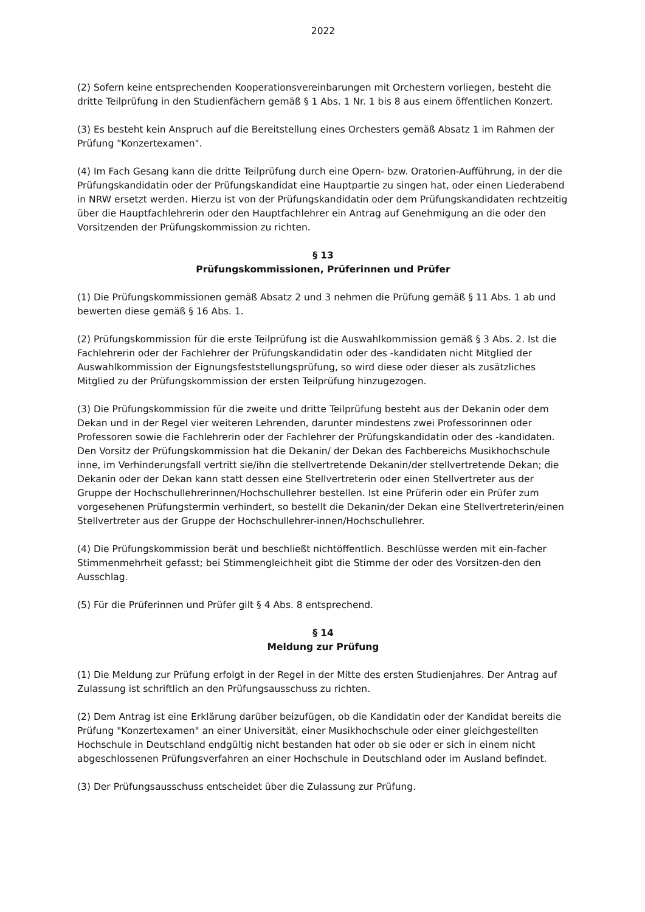2022
(2) Sofern keine entsprechenden Kooperationsvereinbarungen mit Orchestern vorliegen, besteht die dritte Teilprüfung in den Studienfächern gemäß § 1 Abs. 1 Nr. 1 bis 8 aus einem öffentlichen Konzert.
(3) Es besteht kein Anspruch auf die Bereitstellung eines Orchesters gemäß Absatz 1 im Rahmen der Prüfung "Konzertexamen".
(4) Im Fach Gesang kann die dritte Teilprüfung durch eine Opern- bzw. Oratorien-Aufführung, in der die Prüfungskandidatin oder der Prüfungskandidat eine Hauptpartie zu singen hat, oder einen Liederabend in NRW ersetzt werden. Hierzu ist von der Prüfungskandidatin oder dem Prüfungskandidaten rechtzeitig über die Hauptfachlehrerin oder den Hauptfachlehrer ein Antrag auf Genehmigung an die oder den Vorsitzenden der Prüfungskommission zu richten.
§ 13
Prüfungskommissionen, Prüferinnen und Prüfer
(1) Die Prüfungskommissionen gemäß Absatz 2 und 3 nehmen die Prüfung gemäß § 11 Abs. 1 ab und bewerten diese gemäß § 16 Abs. 1.
(2) Prüfungskommission für die erste Teilprüfung ist die Auswahlkommission gemäß § 3 Abs. 2. Ist die Fachlehrerin oder der Fachlehrer der Prüfungskandidatin oder des -kandidaten nicht Mitglied der Auswahlkommission der Eignungsfeststellungsprüfung, so wird diese oder dieser als zusätzliches Mitglied zu der Prüfungskommission der ersten Teilprüfung hinzugezogen.
(3) Die Prüfungskommission für die zweite und dritte Teilprüfung besteht aus der Dekanin oder dem Dekan und in der Regel vier weiteren Lehrenden, darunter mindestens zwei Professorinnen oder Professoren sowie die Fachlehrerin oder der Fachlehrer der Prüfungskandidatin oder des -kandidaten. Den Vorsitz der Prüfungskommission hat die Dekanin/ der Dekan des Fachbereichs Musikhochschule inne, im Verhinderungsfall vertritt sie/ihn die stellvertretende Dekanin/der stellvertretende Dekan; die Dekanin oder der Dekan kann statt dessen eine Stellvertreterin oder einen Stellvertreter aus der Gruppe der Hochschullehrerinnen/Hochschullehrer bestellen. Ist eine Prüferin oder ein Prüfer zum vorgesehenen Prüfungstermin verhindert, so bestellt die Dekanin/der Dekan eine Stellvertreterin/einen Stellvertreter aus der Gruppe der Hochschullehrer-innen/Hochschullehrer.
(4) Die Prüfungskommission berät und beschließt nichtöffentlich. Beschlüsse werden mit ein-facher Stimmenmehrheit gefasst; bei Stimmengleichheit gibt die Stimme der oder des Vorsitzen-den den Ausschlag.
(5) Für die Prüferinnen und Prüfer gilt § 4 Abs. 8 entsprechend.
§ 14
Meldung zur Prüfung
(1) Die Meldung zur Prüfung erfolgt in der Regel in der Mitte des ersten Studienjahres. Der Antrag auf Zulassung ist schriftlich an den Prüfungsausschuss zu richten.
(2) Dem Antrag ist eine Erklärung darüber beizufügen, ob die Kandidatin oder der Kandidat bereits die Prüfung "Konzertexamen" an einer Universität, einer Musikhochschule oder einer gleichgestellten Hochschule in Deutschland endgültig nicht bestanden hat oder ob sie oder er sich in einem nicht abgeschlossenen Prüfungsverfahren an einer Hochschule in Deutschland oder im Ausland befindet.
(3) Der Prüfungsausschuss entscheidet über die Zulassung zur Prüfung.